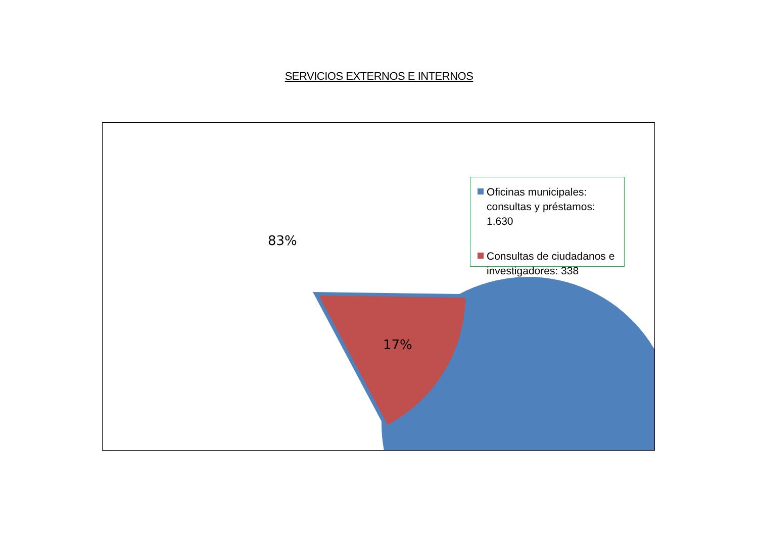SERVICIOS EXTERNOS E INTERNOS
83%
17%
Oficinas municipales: consultas y préstamos: 1.630
Consultas de ciudadanos e investigadores: 338